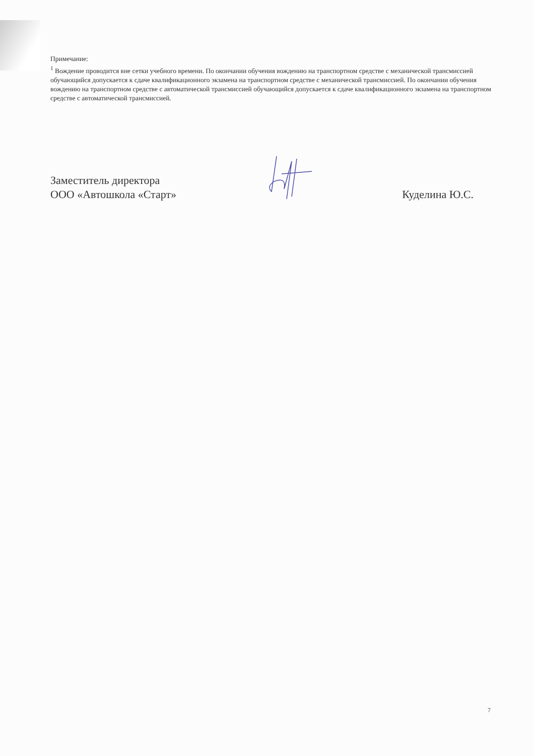Примечание:
<sup>1</sup> Вождение проводится вне сетки учебного времени. По окончании обучения вождению на транспортном средстве с механической трансмиссией обучающийся допускается к сдаче квалификационного экзамена на транспортном средстве с механической трансмиссией. По окончании обучения вождению на транспортном средстве с автоматической трансмиссией обучающийся допускается к сдаче квалификационного экзамена на транспортном средстве с автоматической трансмиссией.
Заместитель директора
ООО «Автошкола «Старт»
Куделина Ю.С.
7